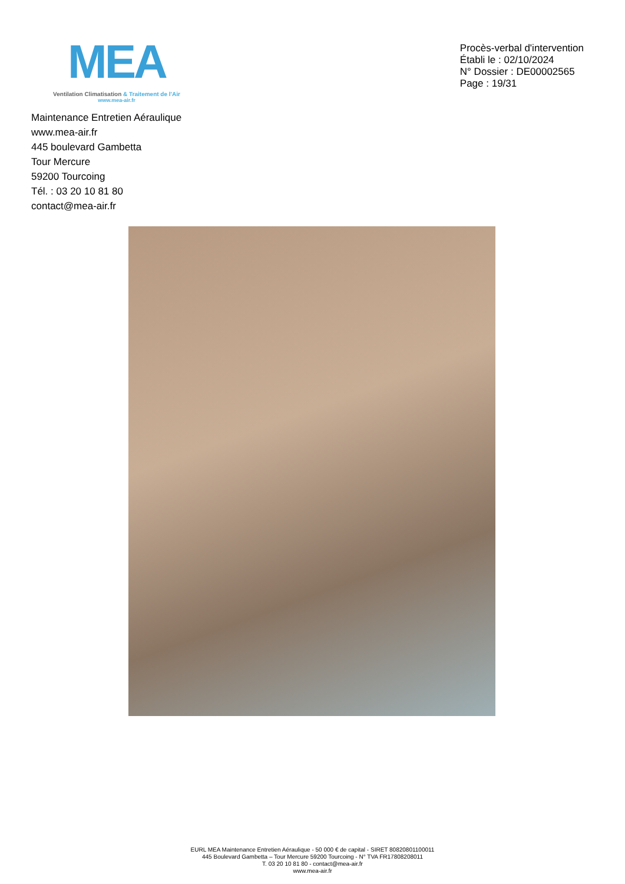MEA
Ventilation Climatisation & Traitement de l'Air
www.mea-air.fr
Procès-verbal d'intervention
Établi le : 02/10/2024
N° Dossier : DE00002565
Page : 19/31
Maintenance Entretien Aéraulique
www.mea-air.fr
445 boulevard Gambetta
Tour Mercure
59200 Tourcoing
Tél. : 03 20 10 81 80
contact@mea-air.fr
EURL MEA Maintenance Entretien Aéraulique - 50 000 € de capital - SIRET 80820801100011
445 Boulevard Gambetta – Tour Mercure 59200 Tourcoing - N° TVA FR17808208011
T. 03 20 10 81 80 - contact@mea-air.fr
www.mea-air.fr